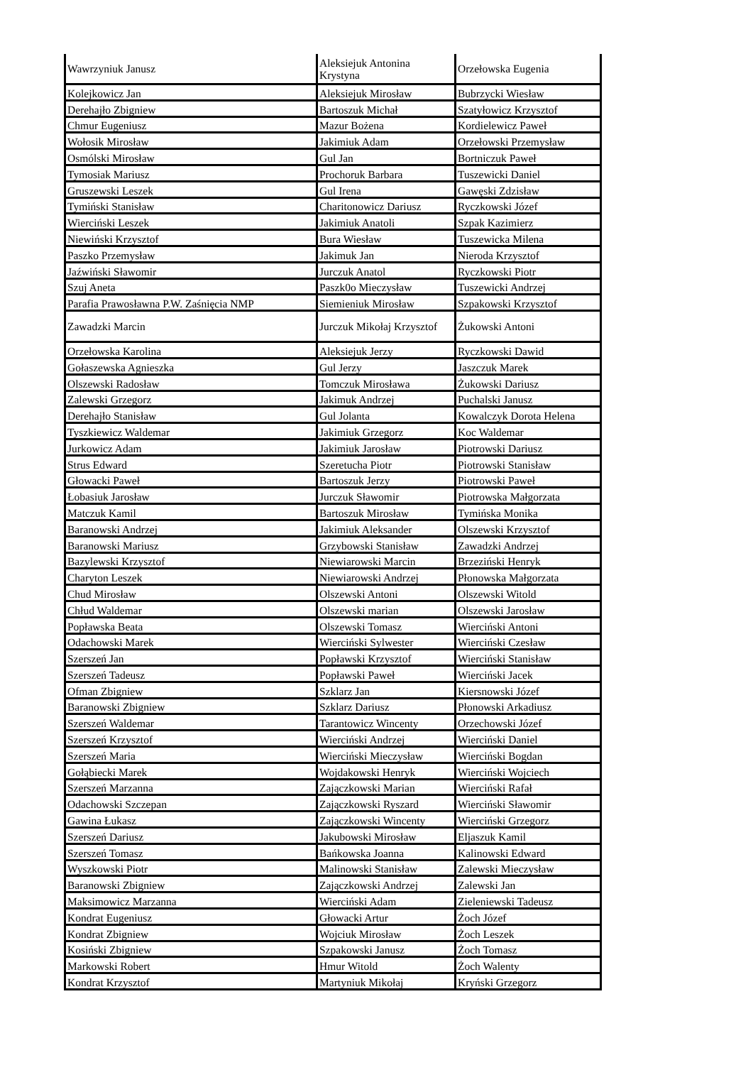| Wawrzyniuk Janusz | Aleksiejuk Antonina Krystyna | Orzełowska Eugenia |
| Kolejkowicz Jan | Aleksiejuk Mirosław | Bubrzycki Wiesław |
| Derehajło Zbigniew | Bartoszuk Michał | Szatyłowicz Krzysztof |
| Chmur Eugeniusz | Mazur Bożena | Kordielewicz Paweł |
| Wołosik Mirosław | Jakimiuk Adam | Orzełowski Przemysław |
| Osmólski Mirosław | Gul Jan | Bortniczuk Paweł |
| Tymosiak Mariusz | Prochoruk Barbara | Tuszewicki Daniel |
| Gruszewski Leszek | Gul Irena | Gawęski Zdzisław |
| Tymiński Stanisław | Charitonowicz Dariusz | Ryczkowski Józef |
| Wierciński Leszek | Jakimiuk Anatoli | Szpak Kazimierz |
| Niewiński Krzysztof | Bura Wiesław | Tuszewicka Milena |
| Paszko Przemysław | Jakimuk Jan | Nieroda Krzysztof |
| Jaźwiński Sławomir | Jurczuk Anatol | Ryczkowski Piotr |
| Szuj Aneta | Paszk0o Mieczysław | Tuszewicki Andrzej |
| Parafia Prawosławna P.W. Zaśnięcia NMP | Siemieniuk Mirosław | Szpakowski Krzysztof |
| Zawadzki Marcin | Jurczuk Mikołaj Krzysztof | Żukowski Antoni |
| Orzełowska Karolina | Aleksiejuk Jerzy | Ryczkowski Dawid |
| Gołaszewska Agnieszka | Gul Jerzy | Jaszczuk Marek |
| Olszewski Radosław | Tomczuk Mirosława | Żukowski Dariusz |
| Zalewski Grzegorz | Jakimuk Andrzej | Puchalski Janusz |
| Derehajło Stanisław | Gul Jolanta | Kowalczyk Dorota Helena |
| Tyszkiewicz Waldemar | Jakimiuk Grzegorz | Koc Waldemar |
| Jurkowicz Adam | Jakimiuk Jarosław | Piotrowski Dariusz |
| Strus Edward | Szeretucha Piotr | Piotrowski Stanisław |
| Głowacki Paweł | Bartoszuk Jerzy | Piotrowski Paweł |
| Łobasiuk Jarosław | Jurczuk Sławomir | Piotrowska Małgorzata |
| Matczuk Kamil | Bartoszuk Mirosław | Tymińska Monika |
| Baranowski Andrzej | Jakimiuk Aleksander | Olszewski Krzysztof |
| Baranowski Mariusz | Grzybowski Stanisław | Zawadzki Andrzej |
| Bazylewski Krzysztof | Niewiarowski Marcin | Brzeziński Henryk |
| Charyton Leszek | Niewiarowski Andrzej | Płonowska Małgorzata |
| Chud Mirosław | Olszewski Antoni | Olszewski Witold |
| Chłud Waldemar | Olszewski marian | Olszewski Jarosław |
| Popławska Beata | Olszewski Tomasz | Wierciński Antoni |
| Odachowski Marek | Wierciński Sylwester | Wierciński Czesław |
| Szerszeń Jan | Popławski Krzysztof | Wierciński Stanisław |
| Szerszeń Tadeusz | Popławski Paweł | Wierciński Jacek |
| Ofman Zbigniew | Szklarz Jan | Kiersnowski Józef |
| Baranowski Zbigniew | Szklarz Dariusz | Płonowski Arkadiusz |
| Szerszeń Waldemar | Tarantowicz Wincenty | Orzechowski Józef |
| Szerszeń Krzysztof | Wierciński Andrzej | Wierciński Daniel |
| Szerszeń Maria | Wierciński Mieczysław | Wierciński Bogdan |
| Gołąbiecki Marek | Wojdakowski Henryk | Wierciński Wojciech |
| Szerszeń Marzanna | Zajączkowski Marian | Wierciński Rafał |
| Odachowski Szczepan | Zajączkowski Ryszard | Wierciński Sławomir |
| Gawina Łukasz | Zajączkowski Wincenty | Wierciński Grzegorz |
| Szerszeń Dariusz | Jakubowski Mirosław | Eljaszuk Kamil |
| Szerszeń Tomasz | Bańkowska Joanna | Kalinowski Edward |
| Wyszkowski Piotr | Malinowski Stanisław | Zalewski Mieczysław |
| Baranowski Zbigniew | Zajączkowski Andrzej | Zalewski Jan |
| Maksimowicz Marzanna | Wierciński Adam | Zieleniewski Tadeusz |
| Kondrat Eugeniusz | Głowacki Artur | Żoch Józef |
| Kondrat Zbigniew | Wojciuk Mirosław | Żoch Leszek |
| Kosiński Zbigniew | Szpakowski Janusz | Żoch Tomasz |
| Markowski Robert | Hmur Witold | Żoch Walenty |
| Kondrat Krzysztof | Martyniuk Mikołaj | Kryński Grzegorz |